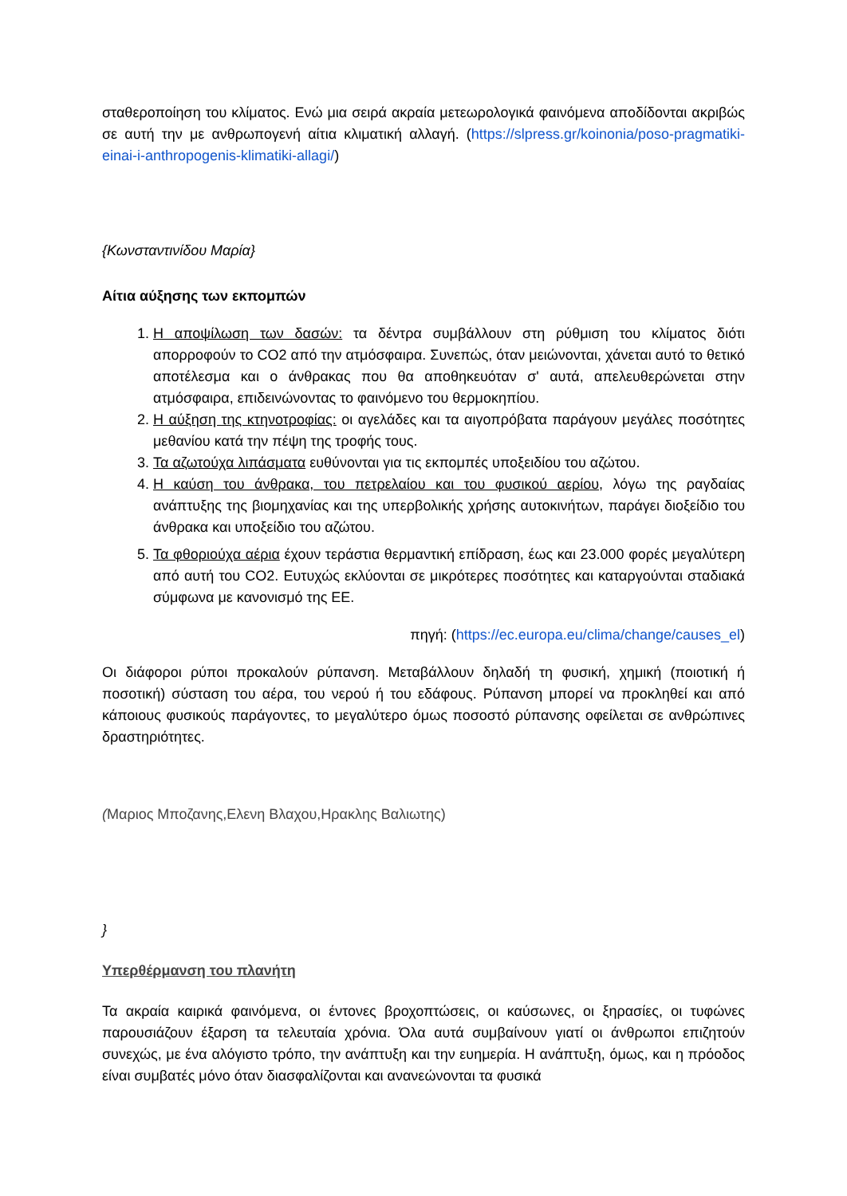σταθεροποίηση του κλίματος. Ενώ μια σειρά ακραία μετεωρολογικά φαινόμενα αποδίδονται ακριβώς σε αυτή την με ανθρωπογενή αίτια κλιματική αλλαγή. (https://slpress.gr/koinonia/poso-pragmatiki-einai-i-anthropogenis-klimatiki-allagi/)
{Κωνσταντινίδου Μαρία}
Αίτια αύξησης των εκπομπών
1. Η αποψίλωση των δασών: τα δέντρα συμβάλλουν στη ρύθμιση του κλίματος διότι απορροφούν το CO2 από την ατμόσφαιρα. Συνεπώς, όταν μειώνονται, χάνεται αυτό το θετικό αποτέλεσμα και ο άνθρακας που θα αποθηκευόταν σ' αυτά, απελευθερώνεται στην ατμόσφαιρα, επιδεινώνοντας το φαινόμενο του θερμοκηπίου.
2. Η αύξηση της κτηνοτροφίας: οι αγελάδες και τα αιγοπρόβατα παράγουν μεγάλες ποσότητες μεθανίου κατά την πέψη της τροφής τους.
3. Τα αζωτούχα λιπάσματα ευθύνονται για τις εκπομπές υποξειδίου του αζώτου.
4. Η καύση του άνθρακα, του πετρελαίου και του φυσικού αερίου, λόγω της ραγδαίας ανάπτυξης της βιομηχανίας και της υπερβολικής χρήσης αυτοκινήτων, παράγει διοξείδιο του άνθρακα και υποξείδιο του αζώτου.
5. Τα φθοριούχα αέρια έχουν τεράστια θερμαντική επίδραση, έως και 23.000 φορές μεγαλύτερη από αυτή του CO2. Ευτυχώς εκλύονται σε μικρότερες ποσότητες και καταργούνται σταδιακά σύμφωνα με κανονισμό της ΕΕ.
πηγή: (https://ec.europa.eu/clima/change/causes_el)
Οι διάφοροι ρύποι προκαλούν ρύπανση. Μεταβάλλουν δηλαδή τη φυσική, χημική (ποιοτική ή ποσοτική) σύσταση του αέρα, του νερού ή του εδάφους. Ρύπανση μπορεί να προκληθεί και από κάποιους φυσικούς παράγοντες, το μεγαλύτερο όμως ποσοστό ρύπανσης οφείλεται σε ανθρώπινες δραστηριότητες.
(Μαριος Μποζανης,Ελενη Βλαχου,Ηρακλης Βαλιωτης)
}
Υπερθέρμανση του πλανήτη
Τα ακραία καιρικά φαινόμενα, οι έντονες βροχοπτώσεις, οι καύσωνες, οι ξηρασίες, οι τυφώνες παρουσιάζουν έξαρση τα τελευταία χρόνια. Όλα αυτά συμβαίνουν γιατί οι άνθρωποι επιζητούν συνεχώς, με ένα αλόγιστο τρόπο, την ανάπτυξη και την ευημερία. Η ανάπτυξη, όμως, και η πρόοδος είναι συμβατές μόνο όταν διασφαλίζονται και ανανεώνονται τα φυσικά